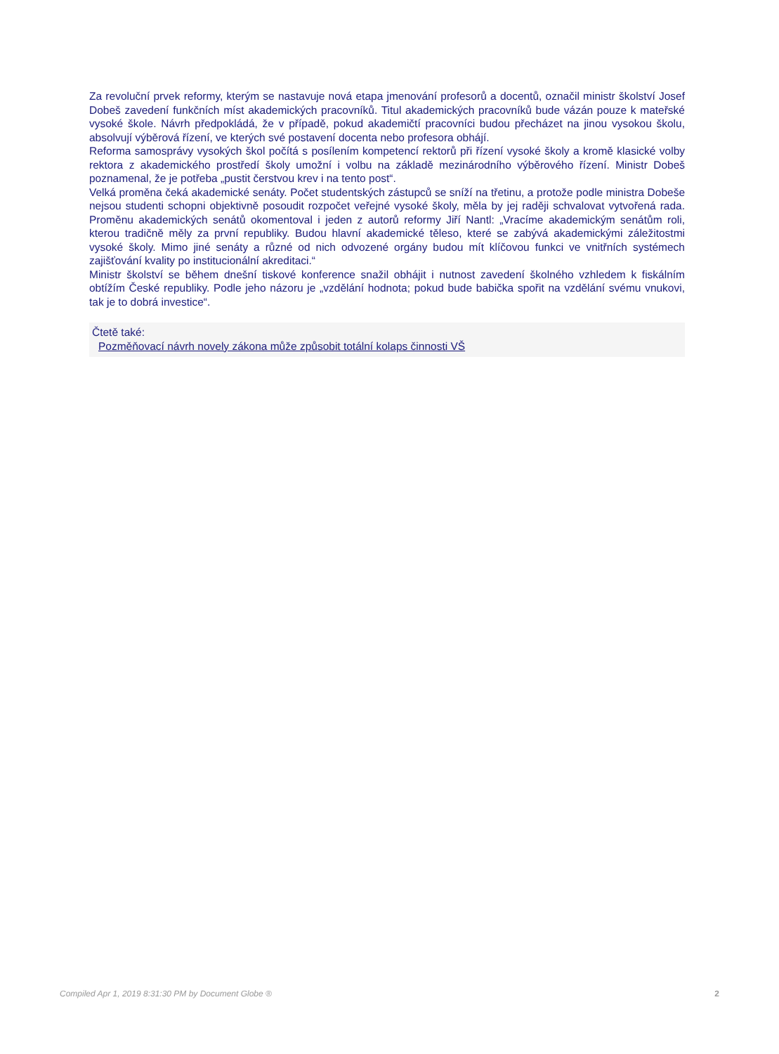Za revoluční prvek reformy, kterým se nastavuje nová etapa jmenování profesorů a docentů, označil ministr školství Josef Dobeš zavedení funkčních míst akademických pracovníků. Titul akademických pracovníků bude vázán pouze k mateřské vysoké škole. Návrh předpokládá, že v případě, pokud akademičtí pracovníci budou přecházet na jinou vysokou školu, absolvují výběrová řízení, ve kterých své postavení docenta nebo profesora obhájí.
Reforma samosprávy vysokých škol počítá s posílením kompetencí rektorů při řízení vysoké školy a kromě klasické volby rektora z akademického prostředí školy umožní i volbu na základě mezinárodního výběrového řízení. Ministr Dobeš poznamenal, že je potřeba „pustit čerstvou krev i na tento post“.
Velká proměna čeká akademické senáty. Počet studentských zástupců se sníží na třetinu, a protože podle ministra Dobeše nejsou studenti schopni objektivně posoudit rozpočet veřejné vysoké školy, měla by jej raději schvalovat vytvořená rada. Proměnu akademických senátů okomentoval i jeden z autorů reformy Jiří Nantl: „Vracíme akademickým senátům roli, kterou tradičně měly za první republiky. Budou hlavní akademické těleso, které se zabývá akademickými záležitostmi vysoké školy. Mimo jiné senáty a různé od nich odvozené orgány budou mít klíčovou funkci ve vnitřních systémech zajišťování kvality po institucionální akreditaci.“
Ministr školství se během dnešní tiskové konference snažil obhájit i nutnost zavedení školného vzhledem k fiskálním obtížím České republiky. Podle jeho názoru je „vzdělání hodnota; pokud bude babička spořit na vzdělání svému vnukovi, tak je to dobrá investice“.
Čtetě také:
Pozměňovací návrh novely zákona může způsobit totální kolaps činnosti VŠ
Compiled Apr 1, 2019 8:31:30 PM by Document Globe ® 2